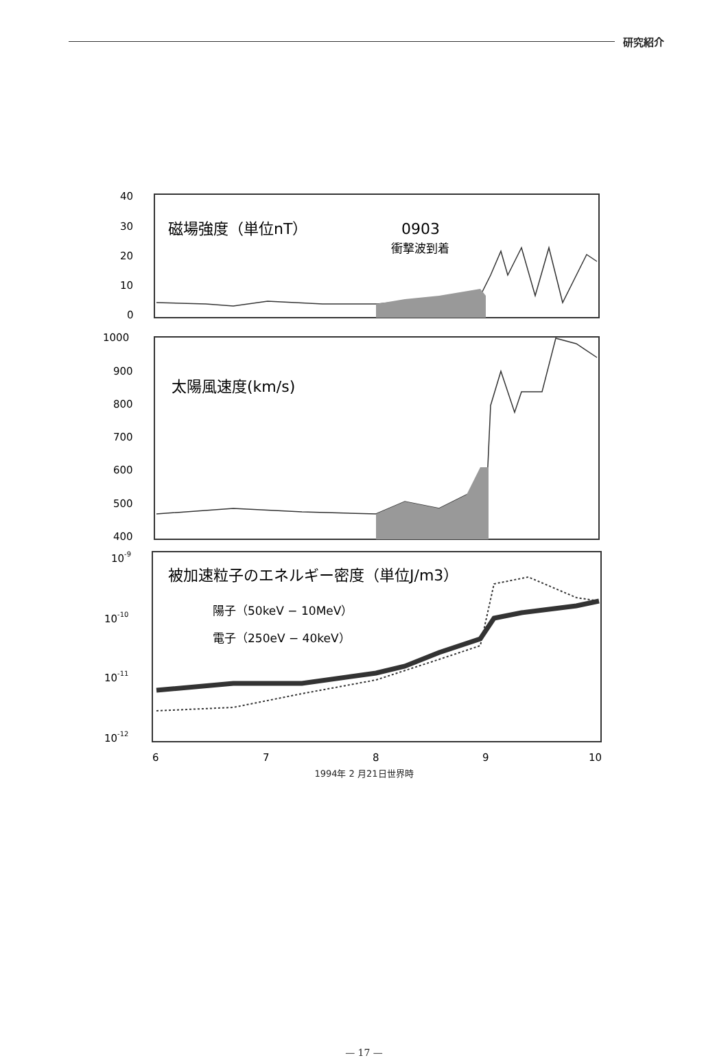研究紹介
磁場強度（単位nT）
0903
衝撃波到着
太陽風速度(km/s)
被加速粒子のエネルギー密度（単位J/m3）
陽子（50keV − 10MeV）
電子（250eV − 40keV）
40
30
20
10
0
1000
900
800
700
600
500
400
10-9
10-10
10-11
10-12
6
7
8
9
10
1994年 2 月21日世界時
— 17 —